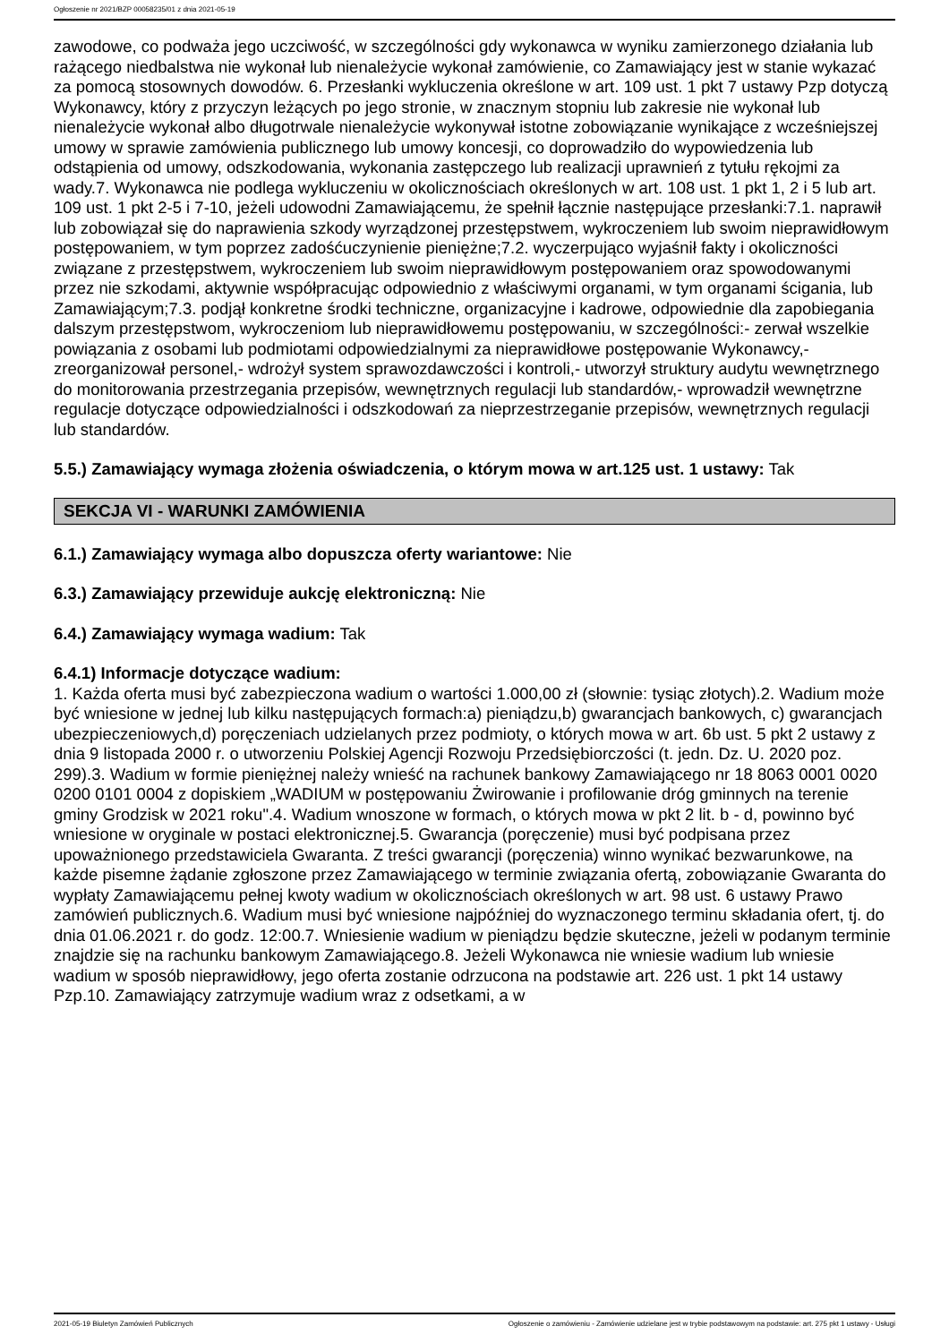Ogłoszenie nr 2021/BZP 00058235/01 z dnia 2021-05-19
zawodowe, co podważa jego uczciwość, w szczególności gdy wykonawca w wyniku zamierzonego działania lub rażącego niedbalstwa nie wykonał lub nienależycie wykonał zamówienie, co Zamawiający jest w stanie wykazać za pomocą stosownych dowodów. 6. Przesłanki wykluczenia określone w art. 109 ust. 1 pkt 7 ustawy Pzp dotyczą Wykonawcy, który z przyczyn leżących po jego stronie, w znacznym stopniu lub zakresie nie wykonał lub nienależycie wykonał albo długotrwale nienależycie wykonywał istotne zobowiązanie wynikające z wcześniejszej umowy w sprawie zamówienia publicznego lub umowy koncesji, co doprowadziło do wypowiedzenia lub odstąpienia od umowy, odszkodowania, wykonania zastępczego lub realizacji uprawnień z tytułu rękojmi za wady.7. Wykonawca nie podlega wykluczeniu w okolicznościach określonych w art. 108 ust. 1 pkt 1, 2 i 5 lub art. 109 ust. 1 pkt 2-5 i 7-10, jeżeli udowodni Zamawiającemu, że spełnił łącznie następujące przesłanki:7.1. naprawił lub zobowiązał się do naprawienia szkody wyrządzonej przestępstwem, wykroczeniem lub swoim nieprawidłowym postępowaniem, w tym poprzez zadośćuczynienie pieniężne;7.2. wyczerpująco wyjaśnił fakty i okoliczności związane z przestępstwem, wykroczeniem lub swoim nieprawidłowym postępowaniem oraz spowodowanymi przez nie szkodami, aktywnie współpracując odpowiednio z właściwymi organami, w tym organami ścigania, lub Zamawiającym;7.3. podjął konkretne środki techniczne, organizacyjne i kadrowe, odpowiednie dla zapobiegania dalszym przestępstwom, wykroczeniom lub nieprawidłowemu postępowaniu, w szczególności:- zerwał wszelkie powiązania z osobami lub podmiotami odpowiedzialnymi za nieprawidłowe postępowanie Wykonawcy,- zreorganizował personel,- wdrożył system sprawozdawczości i kontroli,- utworzył struktury audytu wewnętrznego do monitorowania przestrzegania przepisów, wewnętrznych regulacji lub standardów,- wprowadził wewnętrzne regulacje dotyczące odpowiedzialności i odszkodowań za nieprzestrzeganie przepisów, wewnętrznych regulacji lub standardów.
5.5.) Zamawiający wymaga złożenia oświadczenia, o którym mowa w art.125 ust. 1 ustawy: Tak
SEKCJA VI - WARUNKI ZAMÓWIENIA
6.1.) Zamawiający wymaga albo dopuszcza oferty wariantowe: Nie
6.3.) Zamawiający przewiduje aukcję elektroniczną: Nie
6.4.) Zamawiający wymaga wadium: Tak
6.4.1) Informacje dotyczące wadium:
1. Każda oferta musi być zabezpieczona wadium o wartości 1.000,00 zł (słownie: tysiąc złotych).2. Wadium może być wniesione w jednej lub kilku następujących formach:a) pieniądzu,b) gwarancjach bankowych, c) gwarancjach ubezpieczeniowych,d) poręczeniach udzielanych przez podmioty, o których mowa w art. 6b ust. 5 pkt 2 ustawy z dnia 9 listopada 2000 r. o utworzeniu Polskiej Agencji Rozwoju Przedsiębiorczości (t. jedn. Dz. U. 2020 poz. 299).3. Wadium w formie pieniężnej należy wnieść na rachunek bankowy Zamawiającego nr 18 8063 0001 0020 0200 0101 0004 z dopiskiem „WADIUM w postępowaniu Żwirowanie i profilowanie dróg gminnych na terenie gminy Grodzisk w 2021 roku".4. Wadium wnoszone w formach, o których mowa w pkt 2 lit. b - d, powinno być wniesione w oryginale w postaci elektronicznej.5. Gwarancja (poręczenie) musi być podpisana przez upoważnionego przedstawiciela Gwaranta. Z treści gwarancji (poręczenia) winno wynikać bezwarunkowe, na każde pisemne żądanie zgłoszone przez Zamawiającego w terminie związania ofertą, zobowiązanie Gwaranta do wypłaty Zamawiającemu pełnej kwoty wadium w okolicznościach określonych w art. 98 ust. 6 ustawy Prawo zamówień publicznych.6. Wadium musi być wniesione najpóźniej do wyznaczonego terminu składania ofert, tj. do dnia 01.06.2021 r. do godz. 12:00.7. Wniesienie wadium w pieniądzu będzie skuteczne, jeżeli w podanym terminie znajdzie się na rachunku bankowym Zamawiającego.8. Jeżeli Wykonawca nie wniesie wadium lub wniesie wadium w sposób nieprawidłowy, jego oferta zostanie odrzucona na podstawie art. 226 ust. 1 pkt 14 ustawy Pzp.10. Zamawiający zatrzymuje wadium wraz z odsetkami, a w
2021-05-19 Biuletyn Zamówień Publicznych Ogłoszenie o zamówieniu - Zamówienie udzielane jest w trybie podstawowym na podstawie: art. 275 pkt 1 ustawy - Usługi